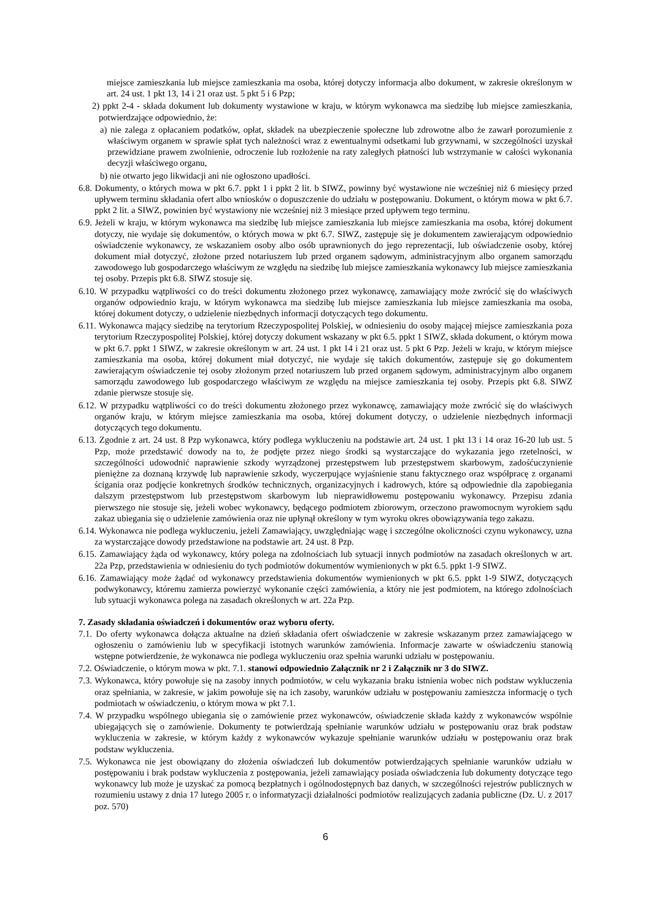miejsce zamieszkania lub miejsce zamieszkania ma osoba, której dotyczy informacja albo dokument, w zakresie określonym w art. 24 ust. 1 pkt 13, 14 i 21 oraz ust. 5 pkt 5 i 6 Pzp;
2) ppkt 2-4 - składa dokument lub dokumenty wystawione w kraju, w którym wykonawca ma siedzibę lub miejsce zamieszkania, potwierdzające odpowiednio, że:
a) nie zalega z opłacaniem podatków, opłat, składek na ubezpieczenie społeczne lub zdrowotne albo że zawarł porozumienie z właściwym organem w sprawie spłat tych należności wraz z ewentualnymi odsetkami lub grzywnami, w szczególności uzyskał przewidziane prawem zwolnienie, odroczenie lub rozłożenie na raty zaległych płatności lub wstrzymanie w całości wykonania decyzji właściwego organu,
b) nie otwarto jego likwidacji ani nie ogłoszono upadłości.
6.8. Dokumenty, o których mowa w pkt 6.7. ppkt 1 i ppkt 2 lit. b SIWZ, powinny być wystawione nie wcześniej niż 6 miesięcy przed upływem terminu składania ofert albo wniosków o dopuszczenie do udziału w postępowaniu. Dokument, o którym mowa w pkt 6.7. ppkt 2 lit. a SIWZ, powinien być wystawiony nie wcześniej niż 3 miesiące przed upływem tego terminu.
6.9. Jeżeli w kraju, w którym wykonawca ma siedzibę lub miejsce zamieszkania lub miejsce zamieszkania ma osoba, której dokument dotyczy, nie wydaje się dokumentów, o których mowa w pkt 6.7. SIWZ, zastępuje się je dokumentem zawierającym odpowiednio oświadczenie wykonawcy, ze wskazaniem osoby albo osób uprawnionych do jego reprezentacji, lub oświadczenie osoby, której dokument miał dotyczyć, złożone przed notariuszem lub przed organem sądowym, administracyjnym albo organem samorządu zawodowego lub gospodarczego właściwym ze względu na siedzibę lub miejsce zamieszkania wykonawcy lub miejsce zamieszkania tej osoby. Przepis pkt 6.8. SIWZ stosuje się.
6.10. W przypadku wątpliwości co do treści dokumentu złożonego przez wykonawcę, zamawiający może zwrócić się do właściwych organów odpowiednio kraju, w którym wykonawca ma siedzibę lub miejsce zamieszkania lub miejsce zamieszkania ma osoba, której dokument dotyczy, o udzielenie niezbędnych informacji dotyczących tego dokumentu.
6.11. Wykonawca mający siedzibę na terytorium Rzeczypospolitej Polskiej, w odniesieniu do osoby mającej miejsce zamieszkania poza terytorium Rzeczypospolitej Polskiej, której dotyczy dokument wskazany w pkt 6.5. ppkt 1 SIWZ, składa dokument, o którym mowa w pkt 6.7. ppkt 1 SIWZ, w zakresie określonym w art. 24 ust. 1 pkt 14 i 21 oraz ust. 5 pkt 6 Pzp. Jeżeli w kraju, w którym miejsce zamieszkania ma osoba, której dokument miał dotyczyć, nie wydaje się takich dokumentów, zastępuje się go dokumentem zawierającym oświadczenie tej osoby złożonym przed notariuszem lub przed organem sądowym, administracyjnym albo organem samorządu zawodowego lub gospodarczego właściwym ze względu na miejsce zamieszkania tej osoby. Przepis pkt 6.8. SIWZ zdanie pierwsze stosuje się.
6.12. W przypadku wątpliwości co do treści dokumentu złożonego przez wykonawcę, zamawiający może zwrócić się do właściwych organów kraju, w którym miejsce zamieszkania ma osoba, której dokument dotyczy, o udzielenie niezbędnych informacji dotyczących tego dokumentu.
6.13. Zgodnie z art. 24 ust. 8 Pzp wykonawca, który podlega wykluczeniu na podstawie art. 24 ust. 1 pkt 13 i 14 oraz 16-20 lub ust. 5 Pzp, może przedstawić dowody na to, że podjęte przez niego środki są wystarczające do wykazania jego rzetelności, w szczególności udowodnić naprawienie szkody wyrządzonej przestępstwem lub przestępstwem skarbowym, zadośćuczynienie pieniężne za doznaną krzywdę lub naprawienie szkody, wyczerpujące wyjaśnienie stanu faktycznego oraz współpracę z organami ścigania oraz podjęcie konkretnych środków technicznych, organizacyjnych i kadrowych, które są odpowiednie dla zapobiegania dalszym przestępstwom lub przestępstwom skarbowym lub nieprawidłowemu postępowaniu wykonawcy. Przepisu zdania pierwszego nie stosuje się, jeżeli wobec wykonawcy, będącego podmiotem zbiorowym, orzeczono prawomocnym wyrokiem sądu zakaz ubiegania się o udzielenie zamówienia oraz nie upłynął określony w tym wyroku okres obowiązywania tego zakazu.
6.14. Wykonawca nie podlega wykluczeniu, jeżeli Zamawiający, uwzględniając wagę i szczególne okoliczności czynu wykonawcy, uzna za wystarczające dowody przedstawione na podstawie art. 24 ust. 8 Pzp.
6.15. Zamawiający żąda od wykonawcy, który polega na zdolnościach lub sytuacji innych podmiotów na zasadach określonych w art. 22a Pzp, przedstawienia w odniesieniu do tych podmiotów dokumentów wymienionych w pkt 6.5. ppkt 1-9 SIWZ.
6.16. Zamawiający może żądać od wykonawcy przedstawienia dokumentów wymienionych w pkt 6.5. ppkt 1-9 SIWZ, dotyczących podwykonawcy, któremu zamierza powierzyć wykonanie części zamówienia, a który nie jest podmiotem, na którego zdolnościach lub sytuacji wykonawca polega na zasadach określonych w art. 22a Pzp.
7. Zasady składania oświadczeń i dokumentów oraz wyboru oferty.
7.1. Do oferty wykonawca dołącza aktualne na dzień składania ofert oświadczenie w zakresie wskazanym przez zamawiającego w ogłoszeniu o zamówieniu lub w specyfikacji istotnych warunków zamówienia. Informacje zawarte w oświadczeniu stanowią wstępne potwierdzenie, że wykonawca nie podlega wykluczeniu oraz spełnia warunki udziału w postępowaniu.
7.2. Oświadczenie, o którym mowa w pkt. 7.1. stanowi odpowiednio Załącznik nr 2 i Załącznik nr 3 do SIWZ.
7.3. Wykonawca, który powołuje się na zasoby innych podmiotów, w celu wykazania braku istnienia wobec nich podstaw wykluczenia oraz spełniania, w zakresie, w jakim powołuje się na ich zasoby, warunków udziału w postępowaniu zamieszcza informację o tych podmiotach w oświadczeniu, o którym mowa w pkt 7.1.
7.4. W przypadku wspólnego ubiegania się o zamówienie przez wykonawców, oświadczenie składa każdy z wykonawców wspólnie ubiegających się o zamówienie. Dokumenty te potwierdzają spełnianie warunków udziału w postępowaniu oraz brak podstaw wykluczenia w zakresie, w którym każdy z wykonawców wykazuje spełnianie warunków udziału w postępowaniu oraz brak podstaw wykluczenia.
7.5. Wykonawca nie jest obowiązany do złożenia oświadczeń lub dokumentów potwierdzających spełnianie warunków udziału w postępowaniu i brak podstaw wykluczenia z postępowania, jeżeli zamawiający posiada oświadczenia lub dokumenty dotyczące tego wykonawcy lub może je uzyskać za pomocą bezpłatnych i ogólnodostępnych baz danych, w szczególności rejestrów publicznych w rozumieniu ustawy z dnia 17 lutego 2005 r. o informatyzacji działalności podmiotów realizujących zadania publiczne (Dz. U. z 2017 poz. 570)
6